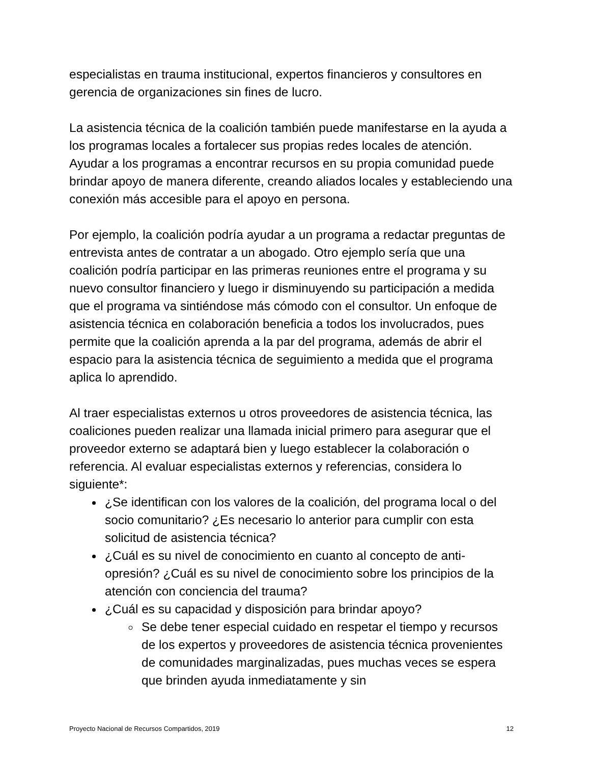especialistas en trauma institucional, expertos financieros y consultores en gerencia de organizaciones sin fines de lucro.
La asistencia técnica de la coalición también puede manifestarse en la ayuda a los programas locales a fortalecer sus propias redes locales de atención. Ayudar a los programas a encontrar recursos en su propia comunidad puede brindar apoyo de manera diferente, creando aliados locales y estableciendo una conexión más accesible para el apoyo en persona.
Por ejemplo, la coalición podría ayudar a un programa a redactar preguntas de entrevista antes de contratar a un abogado. Otro ejemplo sería que una coalición podría participar en las primeras reuniones entre el programa y su nuevo consultor financiero y luego ir disminuyendo su participación a medida que el programa va sintiéndose más cómodo con el consultor. Un enfoque de asistencia técnica en colaboración beneficia a todos los involucrados, pues permite que la coalición aprenda a la par del programa, además de abrir el espacio para la asistencia técnica de seguimiento a medida que el programa aplica lo aprendido.
Al traer especialistas externos u otros proveedores de asistencia técnica, las coaliciones pueden realizar una llamada inicial primero para asegurar que el proveedor externo se adaptará bien y luego establecer la colaboración o referencia. Al evaluar especialistas externos y referencias, considera lo siguiente*:
¿Se identifican con los valores de la coalición, del programa local o del socio comunitario? ¿Es necesario lo anterior para cumplir con esta solicitud de asistencia técnica?
¿Cuál es su nivel de conocimiento en cuanto al concepto de anti-opresión? ¿Cuál es su nivel de conocimiento sobre los principios de la atención con conciencia del trauma?
¿Cuál es su capacidad y disposición para brindar apoyo?
Se debe tener especial cuidado en respetar el tiempo y recursos de los expertos y proveedores de asistencia técnica provenientes de comunidades marginalizadas, pues muchas veces se espera que brinden ayuda inmediatamente y sin
Proyecto Nacional de Recursos Compartidos, 2019 12